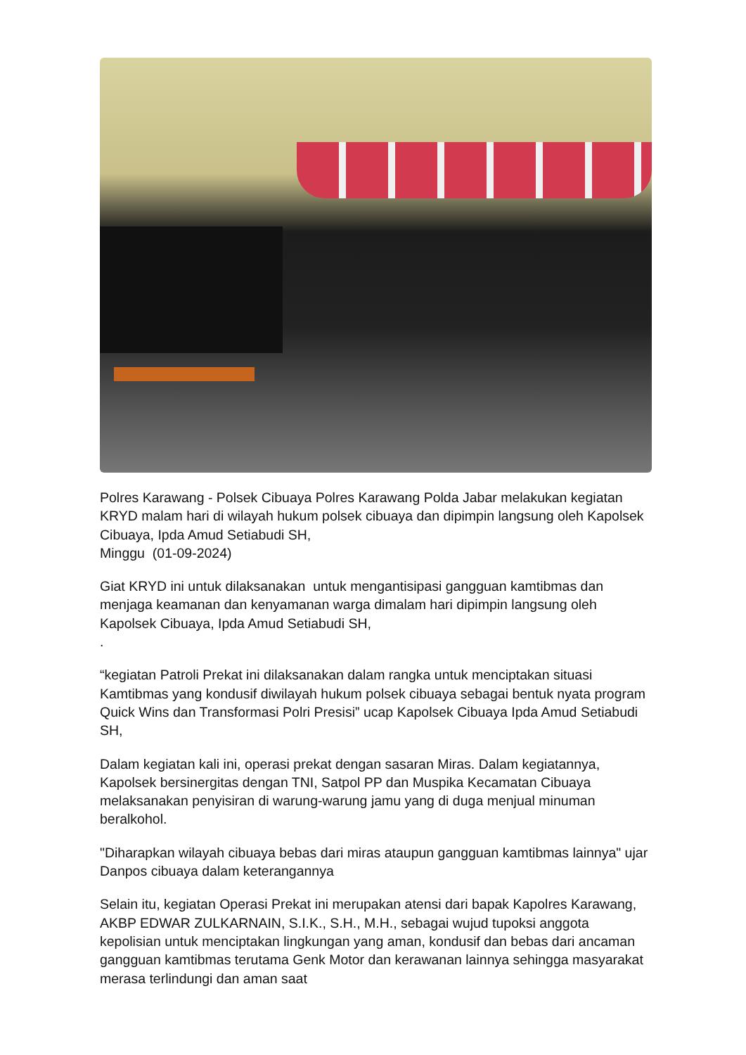Polres Karawang - Polsek Cibuaya Polres Karawang Polda Jabar melakukan kegiatan KRYD malam hari di wilayah hukum polsek cibuaya dan dipimpin langsung oleh Kapolsek Cibuaya, Ipda Amud Setiabudi SH,
Minggu (01-09-2024)
Giat KRYD ini untuk dilaksanakan untuk mengantisipasi gangguan kamtibmas dan menjaga keamanan dan kenyamanan warga dimalam hari dipimpin langsung oleh Kapolsek Cibuaya, Ipda Amud Setiabudi SH,
.
“kegiatan Patroli Prekat ini dilaksanakan dalam rangka untuk menciptakan situasi Kamtibmas yang kondusif diwilayah hukum polsek cibuaya sebagai bentuk nyata program Quick Wins dan Transformasi Polri Presisi” ucap Kapolsek Cibuaya Ipda Amud Setiabudi SH,
Dalam kegiatan kali ini, operasi prekat dengan sasaran Miras. Dalam kegiatannya, Kapolsek bersinergitas dengan TNI, Satpol PP dan Muspika Kecamatan Cibuaya melaksanakan penyisiran di warung-warung jamu yang di duga menjual minuman beralkohol.
"Diharapkan wilayah cibuaya bebas dari miras ataupun gangguan kamtibmas lainnya" ujar Danpos cibuaya dalam keterangannya
Selain itu, kegiatan Operasi Prekat ini merupakan atensi dari bapak Kapolres Karawang, AKBP EDWAR ZULKARNAIN, S.I.K., S.H., M.H., sebagai wujud tupoksi anggota kepolisian untuk menciptakan lingkungan yang aman, kondusif dan bebas dari ancaman gangguan kamtibmas terutama Genk Motor dan kerawanan lainnya sehingga masyarakat merasa terlindungi dan aman saat